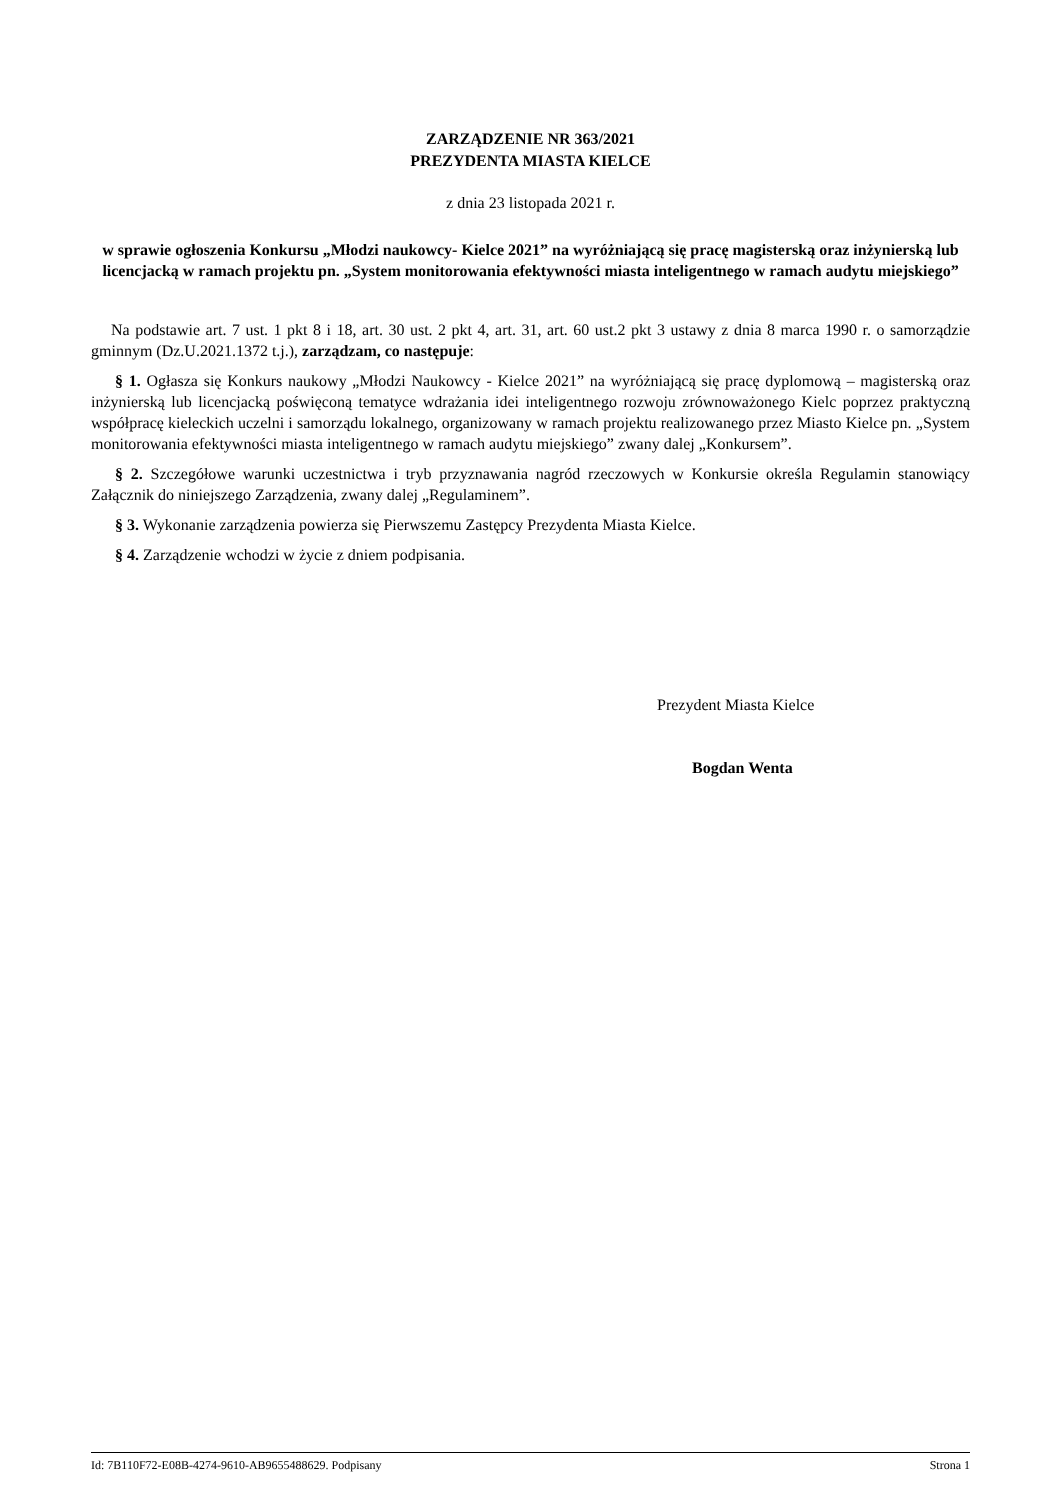ZARZĄDZENIE NR 363/2021
PREZYDENTA MIASTA KIELCE
z dnia 23 listopada 2021 r.
w sprawie ogłoszenia Konkursu „Młodzi naukowcy- Kielce 2021” na wyróżniającą się pracę magisterską oraz inżynierską lub licencjacką w ramach projektu pn. „System monitorowania efektywności miasta inteligentnego w ramach audytu miejskiego”
Na podstawie art. 7 ust. 1 pkt 8 i 18, art. 30 ust. 2 pkt 4, art. 31, art. 60 ust.2 pkt 3 ustawy z dnia 8 marca 1990 r. o samorządzie gminnym (Dz.U.2021.1372 t.j.), zarządzam, co następuje:
§ 1. Ogłasza się Konkurs naukowy „Młodzi Naukowcy - Kielce 2021” na wyróżniającą się pracę dyplomową – magisterską oraz inżynierską lub licencjacką poświęconą tematyce wdrażania idei inteligentnego rozwoju zrównoważonego Kielc poprzez praktyczną współpracę kieleckich uczelni i samorządu lokalnego, organizowany w ramach projektu realizowanego przez Miasto Kielce pn. „System monitorowania efektywności miasta inteligentnego w ramach audytu miejskiego” zwany dalej „Konkursem”.
§ 2. Szczegółowe warunki uczestnictwa i tryb przyznawania nagród rzeczowych w Konkursie określa Regulamin stanowiący Załącznik do niniejszego Zarządzenia, zwany dalej „Regulaminem”.
§ 3. Wykonanie zarządzenia powierza się Pierwszemu Zastępcy Prezydenta Miasta Kielce.
§ 4. Zarządzenie wchodzi w życie z dniem podpisania.
Prezydent Miasta Kielce
Bogdan Wenta
Id: 7B110F72-E08B-4274-9610-AB9655488629. Podpisany Strona 1